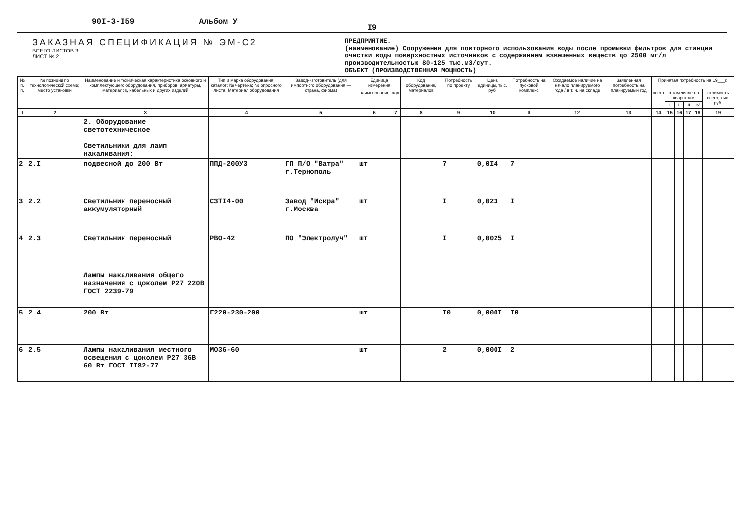90I-3-I59 Альбом У
I9
ЗАКАЗНАЯ СПЕЦИФИКАЦИЯ № ЭМ-С2
ВСЕГО ЛИСТОВ 3
ЛИСТ № 2
ПРЕДПРИЯТИЕ.
(наименование) Сооружения для повторного использования воды после промывки фильтров для станции очистки воды поверхностных источников с содержанием взвешенных веществ до 2500 мг/л производительностью 80-125 тыс.м3/сут.
ОБЪЕКТ (ПРОИЗВОДСТВЕННАЯ МОЩНОСТЬ)
| № п. п. | № позиции по технологической схеме; место установки | Наименование и техническая характеристика основного и комплектующего оборудования, приборов, арматуры, материалов, кабельных и других изделий | Тип и марка оборудования; каталог; № чертежа; № опросного листа. Материал оборудования | Завод-изготовитель (для импортного оборудования — страна, фирма) | Единица измерения | | Код оборудования, материалов | Потребность по проекту | Цена единицы, тыс. руб. | Потребность на пусковой комплекс | Ожидаемое наличие на начало планируемого года / в т. ч. на складе | Заявленная потребность на планируемый год | Принятая потребность на 19___г. | | | | | |
| --- | --- | --- | --- | --- | --- | --- | --- | --- | --- | --- | --- | --- | --- | --- | --- | --- | --- | --- |
| | | | | | наименование | код | | | | | | | всего | в том числе по кварталам | | | | стоимость всего, тыс. руб. |
| | | | | | | | | | | | | | | I | II | III | IV | |
| I | 2 | 3 | 4 | 5 | 6 | 7 | 8 | 9 | 10 | II | 12 | 13 | 14 | 15 | 16 | 17 | 18 | 19 |
| | | 2. Оборудование светотехническое Светильники для ламп накаливания: | | | | | | | | | | | | | | | | |
| 2 | 2.I | подвесной до 200 Вт | ППД-200У3 | ГП П/О "Ватра" г.Тернополь | шт | | | 7 | 0,0I4 | 7 | | | | | | | | |
| 3 | 2.2 | Светильник переносный аккумуляторный | СЗТI4-00 | Завод "Искра" г.Москва | шт | | | I | 0,023 | I | | | | | | | | |
| 4 | 2.3 | Светильник переносный | РВО-42 | ПО "Электролуч" | шт | | | I | 0,0025 | I | | | | | | | | |
| | | Лампы накаливания общего назначения с цоколем Р27 220В ГОСТ 2239-79 | | | | | | | | | | | | | | | | |
| 5 | 2.4 | 200 Вт | Г220-230-200 | | шт | | | I0 | 0,000I | I0 | | | | | | | | |
| 6 | 2.5 | Лампы накаливания местного освещения с цоколем Р27 36В 60 Вт ГОСТ II82-77 | МО36-60 | | шт | | | 2 | 0,000I | 2 | | | | | | | | |